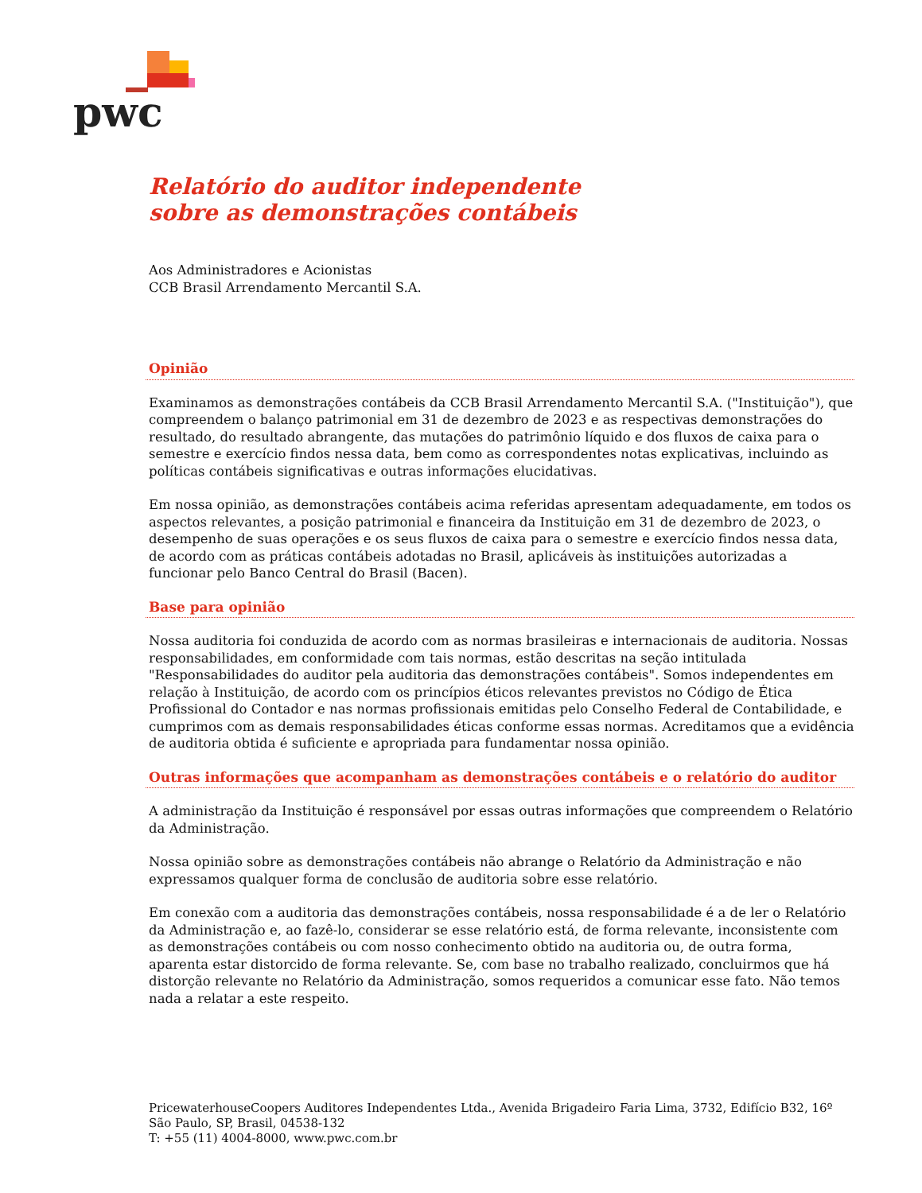pwc
Relatório do auditor independente
sobre as demonstrações contábeis
Aos Administradores e Acionistas
CCB Brasil Arrendamento Mercantil S.A.
Opinião
Examinamos as demonstrações contábeis da CCB Brasil Arrendamento Mercantil S.A. ("Instituição"), que compreendem o balanço patrimonial em 31 de dezembro de 2023 e as respectivas demonstrações do resultado, do resultado abrangente, das mutações do patrimônio líquido e dos fluxos de caixa para o semestre e exercício findos nessa data, bem como as correspondentes notas explicativas, incluindo as políticas contábeis significativas e outras informações elucidativas.
Em nossa opinião, as demonstrações contábeis acima referidas apresentam adequadamente, em todos os aspectos relevantes, a posição patrimonial e financeira da Instituição em 31 de dezembro de 2023, o desempenho de suas operações e os seus fluxos de caixa para o semestre e exercício findos nessa data, de acordo com as práticas contábeis adotadas no Brasil, aplicáveis às instituições autorizadas a funcionar pelo Banco Central do Brasil (Bacen).
Base para opinião
Nossa auditoria foi conduzida de acordo com as normas brasileiras e internacionais de auditoria. Nossas responsabilidades, em conformidade com tais normas, estão descritas na seção intitulada "Responsabilidades do auditor pela auditoria das demonstrações contábeis". Somos independentes em relação à Instituição, de acordo com os princípios éticos relevantes previstos no Código de Ética Profissional do Contador e nas normas profissionais emitidas pelo Conselho Federal de Contabilidade, e cumprimos com as demais responsabilidades éticas conforme essas normas. Acreditamos que a evidência de auditoria obtida é suficiente e apropriada para fundamentar nossa opinião.
Outras informações que acompanham as demonstrações contábeis e o relatório do auditor
A administração da Instituição é responsável por essas outras informações que compreendem o Relatório da Administração.
Nossa opinião sobre as demonstrações contábeis não abrange o Relatório da Administração e não expressamos qualquer forma de conclusão de auditoria sobre esse relatório.
Em conexão com a auditoria das demonstrações contábeis, nossa responsabilidade é a de ler o Relatório da Administração e, ao fazê-lo, considerar se esse relatório está, de forma relevante, inconsistente com as demonstrações contábeis ou com nosso conhecimento obtido na auditoria ou, de outra forma, aparenta estar distorcido de forma relevante. Se, com base no trabalho realizado, concluirmos que há distorção relevante no Relatório da Administração, somos requeridos a comunicar esse fato. Não temos nada a relatar a este respeito.
PricewaterhouseCoopers Auditores Independentes Ltda., Avenida Brigadeiro Faria Lima, 3732, Edifício B32, 16º
São Paulo, SP, Brasil, 04538-132
T: +55 (11) 4004-8000, www.pwc.com.br